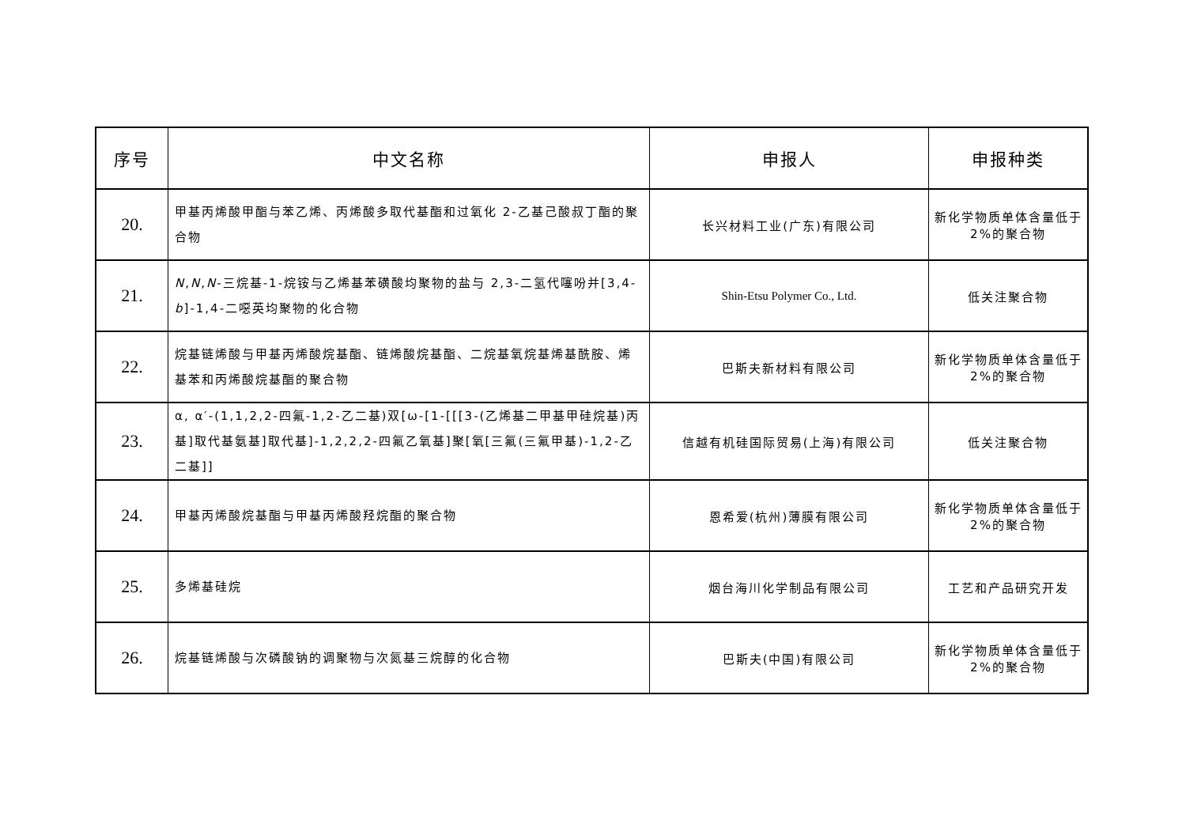| 序号 | 中文名称 | 申报人 | 申报种类 |
| --- | --- | --- | --- |
| 20. | 甲基丙烯酸甲酯与苯乙烯、丙烯酸多取代基酯和过氧化 2-乙基己酸叔丁酯的聚合物 | 长兴材料工业(广东)有限公司 | 新化学物质单体含量低于 2%的聚合物 |
| 21. | N , N , N -三烷基-1-烷铵与乙烯基苯磺酸均聚物的盐与 2,3-二氢代噻吩并[3,4- b ]-1,4-二噁英均聚物的化合物 | Shin-Etsu Polymer Co., Ltd. | 低关注聚合物 |
| 22. | 烷基链烯酸与甲基丙烯酸烷基酯、链烯酸烷基酯、二烷基氧烷基烯基酰胺、烯基苯和丙烯酸烷基酯的聚合物 | 巴斯夫新材料有限公司 | 新化学物质单体含量低于 2%的聚合物 |
| 23. | α, α′-(1,1,2,2-四氟-1,2-乙二基)双[ω-[1-[[[3-(乙烯基二甲基甲硅烷基)丙基]取代基氨基]取代基]-1,2,2,2-四氟乙氧基]聚[氧[三氟(三氟甲基)-1,2-乙二基]] | 信越有机硅国际贸易(上海)有限公司 | 低关注聚合物 |
| 24. | 甲基丙烯酸烷基酯与甲基丙烯酸羟烷酯的聚合物 | 恩希爱(杭州)薄膜有限公司 | 新化学物质单体含量低于 2%的聚合物 |
| 25. | 多烯基硅烷 | 烟台海川化学制品有限公司 | 工艺和产品研究开发 |
| 26. | 烷基链烯酸与次磷酸钠的调聚物与次氮基三烷醇的化合物 | 巴斯夫(中国)有限公司 | 新化学物质单体含量低于 2%的聚合物 |